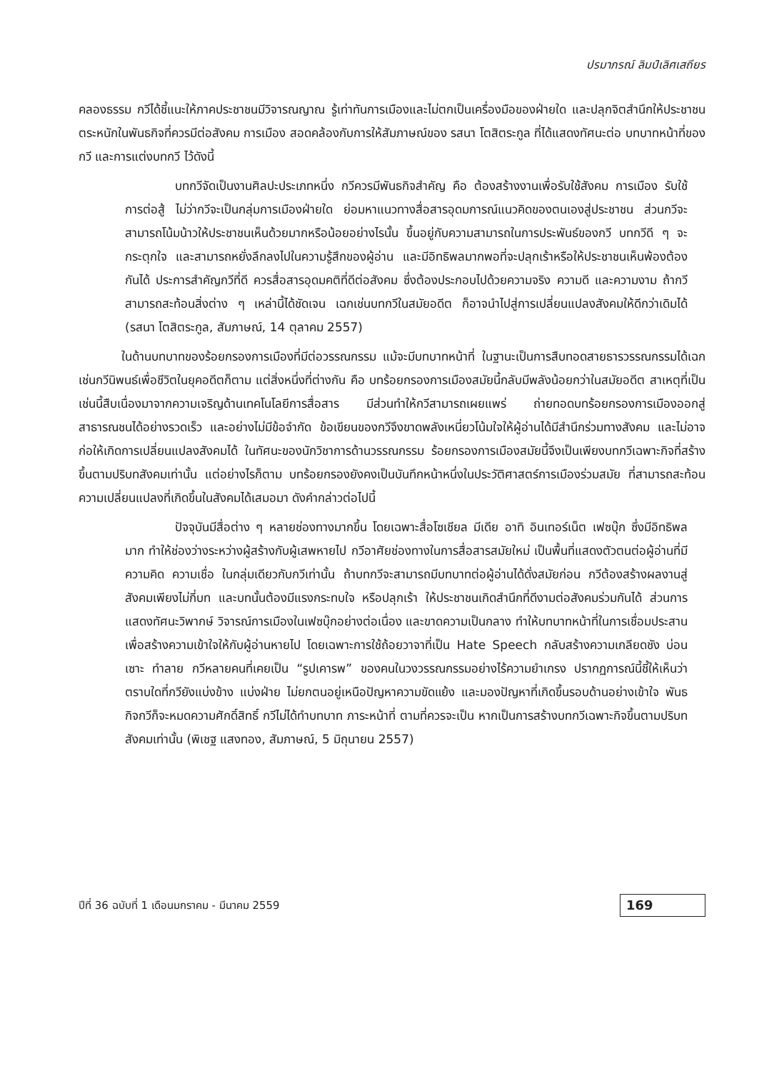ปรมาภรณ์ ลิมป์เลิศเสถียร
คลองธรรม กวีได้ชี้แนะให้ภาคประชาชนมีวิจารณญาณ รู้เท่าทันการเมืองและไม่ตกเป็นเครื่องมือของฝ่ายใด และปลุกจิตสำนึกให้ประชาชนตระหนักในพันธกิจที่ควรมีต่อสังคม การเมือง สอดคล้องกับการให้สัมภาษณ์ของ รสนา โตสิตระกูล ที่ได้แสดงทัศนะต่อ บทบาทหน้าที่ของกวี และการแต่งบทกวี ไว้ดังนี้
บทกวีจัดเป็นงานศิลปะประเภทหนึ่ง กวีควรมีพันธกิจสำคัญ คือ ต้องสร้างงานเพื่อรับใช้สังคม การเมือง รับใช้การต่อสู้ ไม่ว่ากวีจะเป็นกลุ่มการเมืองฝ่ายใด ย่อมหาแนวทางสื่อสารอุดมการณ์แนวคิดของตนเองสู่ประชาชน ส่วนกวีจะสามารถโน้มน้าวให้ประชาชนเห็นด้วยมากหรือน้อยอย่างไรนั้น ขึ้นอยู่กับความสามารถในการประพันธ์ของกวี บทกวีดี ๆ จะกระตุกใจ และสามารถหยั่งลึกลงไปในความรู้สึกของผู้อ่าน และมีอิทธิพลมากพอที่จะปลุกเร้าหรือให้ประชาชนเห็นพ้องต้องกันได้ ประการสำคัญกวีที่ดี ควรสื่อสารอุดมคติที่ดีต่อสังคม ซึ่งต้องประกอบไปด้วยความจริง ความดี และความงาม ถ้ากวีสามารถสะท้อนสิ่งต่าง ๆ เหล่านี้ได้ชัดเจน เฉกเช่นบทกวีในสมัยอดีต ก็อาจนำไปสู่การเปลี่ยนแปลงสังคมให้ดีกว่าเดิมได้ (รสนา โตสิตระกูล, สัมภาษณ์, 14 ตุลาคม 2557)
ในด้านบทบาทของร้อยกรองการเมืองที่มีต่อวรรณกรรม แม้จะมีบทบาทหน้าที่ ในฐานะเป็นการสืบทอดสายธารวรรณกรรมได้เฉกเช่นกวีนิพนธ์เพื่อชีวิตในยุคอดีตก็ตาม แต่สิ่งหนึ่งที่ต่างกัน คือ บทร้อยกรองการเมืองสมัยนี้กลับมีพลังน้อยกว่าในสมัยอดีต สาเหตุที่เป็นเช่นนี้สืบเนื่องมาจากความเจริญด้านเทคโนโลยีการสื่อสาร มีส่วนทำให้กวีสามารถเผยแพร่ ถ่ายทอดบทร้อยกรองการเมืองออกสู่สาธารณชนได้อย่างรวดเร็ว และอย่างไม่มีข้อจำกัด ข้อเขียนของกวีจึงขาดพลังเหนี่ยวโน้มใจให้ผู้อ่านได้มีสำนึกร่วมทางสังคม และไม่อาจก่อให้เกิดการเปลี่ยนแปลงสังคมได้ ในทัศนะของนักวิชาการด้านวรรณกรรม ร้อยกรองการเมืองสมัยนี้จึงเป็นเพียงบทกวีเฉพาะกิจที่สร้างขึ้นตามปริบทสังคมเท่านั้น แต่อย่างไรก็ตาม บทร้อยกรองยังคงเป็นบันทึกหน้าหนึ่งในประวัติศาสตร์การเมืองร่วมสมัย ที่สามารถสะท้อนความเปลี่ยนแปลงที่เกิดขึ้นในสังคมได้เสมอมา ดังคำกล่าวต่อไปนี้
ปัจจุบันมีสื่อต่าง ๆ หลายช่องทางมากขึ้น โดยเฉพาะสื่อโซเชียล มีเดีย อาทิ อินเทอร์เน็ต เฟซบุ๊ก ซึ่งมีอิทธิพลมาก ทำให้ช่องว่างระหว่างผู้สร้างกับผู้เสพหายไป กวีอาศัยช่องทางในการสื่อสารสมัยใหม่ เป็นพื้นที่แสดงตัวตนต่อผู้อ่านที่มีความคิด ความเชื่อ ในกลุ่มเดียวกับกวีเท่านั้น ถ้าบทกวีจะสามารถมีบทบาทต่อผู้อ่านได้ดั่งสมัยก่อน กวีต้องสร้างผลงานสู่สังคมเพียงไม่กี่บท และบทนั้นต้องมีแรงกระทบใจ หรือปลุกเร้า ให้ประชาชนเกิดสำนึกที่ดีงามต่อสังคมร่วมกันได้ ส่วนการแสดงทัศนะวิพากษ์ วิจารณ์การเมืองในเฟซบุ๊กอย่างต่อเนื่อง และขาดความเป็นกลาง ทำให้บทบาทหน้าที่ในการเชื่อมประสาน เพื่อสร้างความเข้าใจให้กับผู้อ่านหายไป โดยเฉพาะการใช้ถ้อยวาจาที่เป็น Hate Speech กลับสร้างความเกลียดชัง บ่อนเซาะ ทำลาย กวีหลายคนที่เคยเป็น “รูปเคารพ” ของคนในวงวรรณกรรมอย่างไร้ความยำเกรง ปรากฏการณ์นี้ชี้ให้เห็นว่า ตราบใดที่กวียังแบ่งข้าง แบ่งฝ่าย ไม่ยกตนอยู่เหนือปัญหาความขัดแย้ง และมองปัญหาที่เกิดขึ้นรอบด้านอย่างเข้าใจ พันธกิจกวีก็จะหมดความศักดิ์สิทธิ์ กวีไม่ได้ทำบทบาท ภาระหน้าที่ ตามที่ควรจะเป็น หากเป็นการสร้างบทกวีเฉพาะกิจขึ้นตามปริบทสังคมเท่านั้น (พิเชฐ แสงทอง, สัมภาษณ์, 5 มิถุนายน 2557)
ปีที่ 36 ฉบับที่ 1 เดือนมกราคม - มีนาคม 2559 169